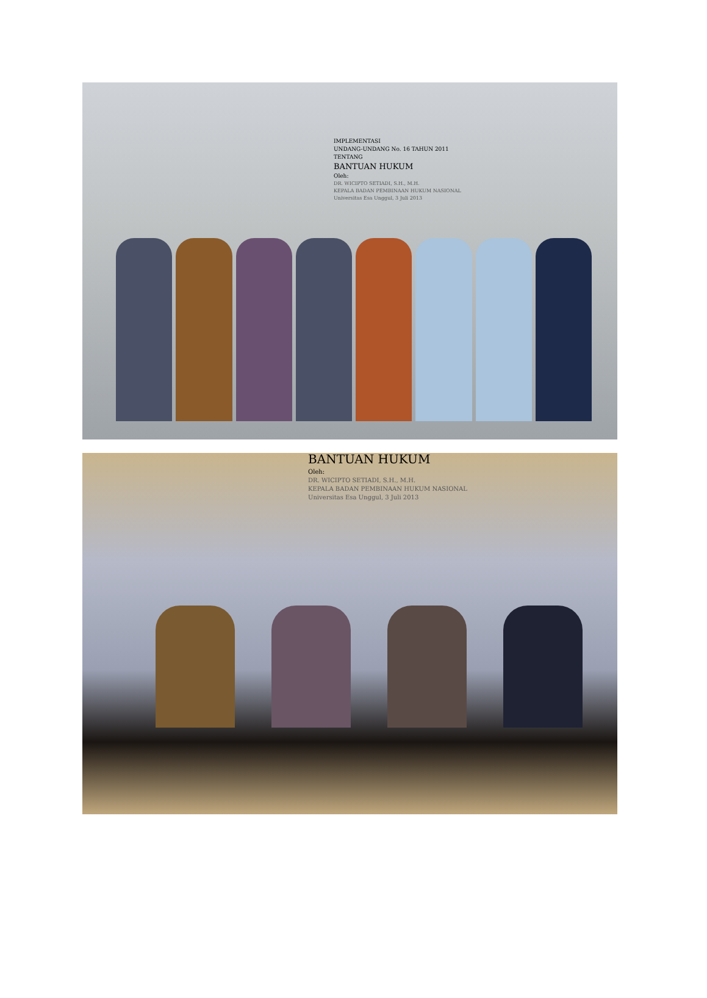IMPLEMENTASI
UNDANG-UNDANG No. 16 TAHUN 2011
TENTANG
BANTUAN HUKUM
Oleh:
DR. WICIPTO SETIADI, S.H., M.H.
KEPALA BADAN PEMBINAAN HUKUM NASIONAL
Universitas Esa Unggul, 3 Juli 2013
BANTUAN HUKUM
Oleh:
DR. WICIPTO SETIADI, S.H., M.H.
KEPALA BADAN PEMBINAAN HUKUM NASIONAL
Universitas Esa Unggul, 3 Juli 2013